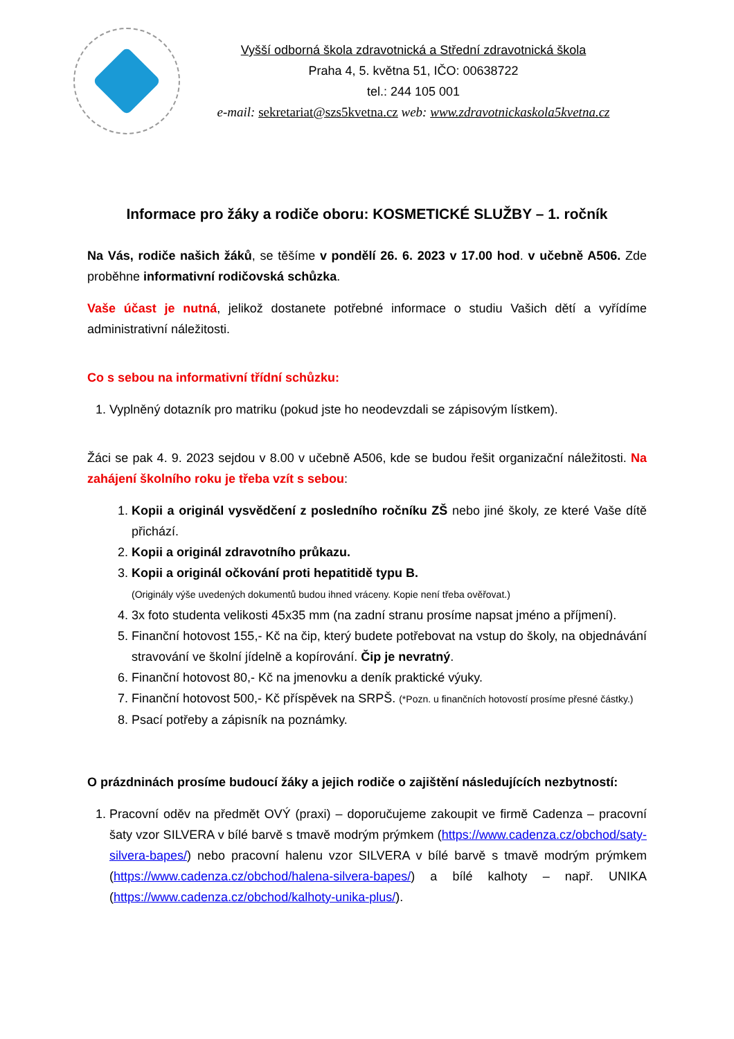Vyšší odborná škola zdravotnická a Střední zdravotnická škola
Praha 4, 5. května 51, IČO: 00638722
tel.: 244 105 001
e-mail: sekretariat@szs5kvetna.cz web: www.zdravotnickaskola5kvetna.cz
Informace pro žáky a rodiče oboru: KOSMETICKÉ SLUŽBY – 1. ročník
Na Vás, rodiče našich žáků, se těšíme v pondělí 26. 6. 2023 v 17.00 hod. v učebně A506. Zde proběhne informativní rodičovská schůzka.
Vaše účast je nutná, jelikož dostanete potřebné informace o studiu Vašich dětí a vyřídíme administrativní náležitosti.
Co s sebou na informativní třídní schůzku:
1. Vyplněný dotazník pro matriku (pokud jste ho neodevzdali se zápisovým lístkem).
Žáci se pak 4. 9. 2023 sejdou v 8.00 v učebně A506, kde se budou řešit organizační náležitosti. Na zahájení školního roku je třeba vzít s sebou:
1. Kopii a originál vysvědčení z posledního ročníku ZŠ nebo jiné školy, ze které Vaše dítě přichází.
2. Kopii a originál zdravotního průkazu.
3. Kopii a originál očkování proti hepatitidě typu B.
(Originály výše uvedených dokumentů budou ihned vráceny. Kopie není třeba ověřovat.)
4. 3x foto studenta velikosti 45x35 mm (na zadní stranu prosíme napsat jméno a příjmení).
5. Finanční hotovost 155,- Kč na čip, který budete potřebovat na vstup do školy, na objednávání stravování ve školní jídelně a kopírování. Čip je nevratný.
6. Finanční hotovost 80,- Kč na jmenovku a deník praktické výuky.
7. Finanční hotovost 500,- Kč příspěvek na SRPŠ. (*Pozn. u finančních hotovostí prosíme přesné částky.)
8. Psací potřeby a zápisník na poznámky.
O prázdninách prosíme budoucí žáky a jejich rodiče o zajištění následujících nezbytností:
1. Pracovní oděv na předmět OVÝ (praxi) – doporučujeme zakoupit ve firmě Cadenza – pracovní šaty vzor SILVERA v bílé barvě s tmavě modrým prýmkem (https://www.cadenza.cz/obchod/saty-silvera-bapes/) nebo pracovní halenu vzor SILVERA v bílé barvě s tmavě modrým prýmkem (https://www.cadenza.cz/obchod/halena-silvera-bapes/) a bílé kalhoty – např. UNIKA (https://www.cadenza.cz/obchod/kalhoty-unika-plus/).